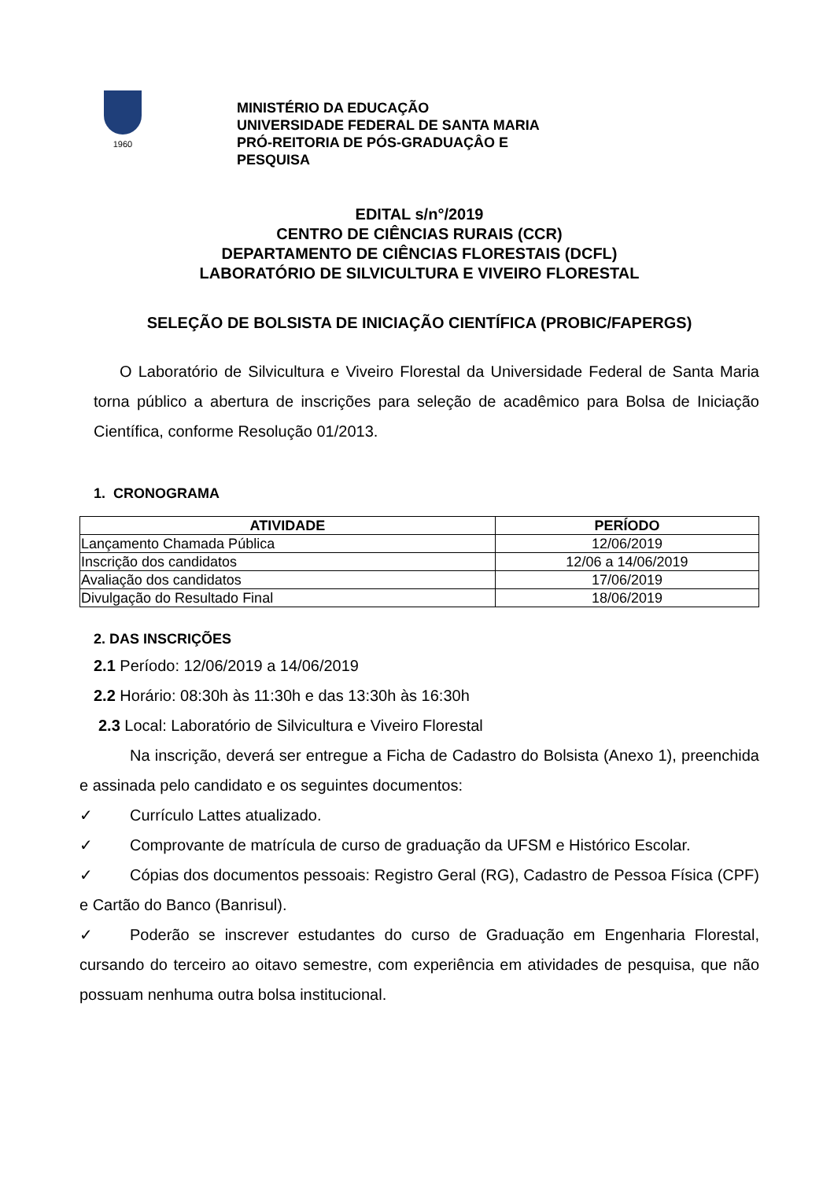1960
MINISTÉRIO DA EDUCAÇÃO
UNIVERSIDADE FEDERAL DE SANTA MARIA
PRÓ-REITORIA DE PÓS-GRADUAÇÂO E
PESQUISA
EDITAL s/n°/2019
CENTRO DE CIÊNCIAS RURAIS (CCR)
DEPARTAMENTO DE CIÊNCIAS FLORESTAIS (DCFL)
LABORATÓRIO DE SILVICULTURA E VIVEIRO FLORESTAL
SELEÇÃO DE BOLSISTA DE INICIAÇÃO CIENTÍFICA (PROBIC/FAPERGS)
O Laboratório de Silvicultura e Viveiro Florestal da Universidade Federal de Santa Maria torna público a abertura de inscrições para seleção de acadêmico para Bolsa de Iniciação Científica, conforme Resolução 01/2013.
1. CRONOGRAMA
| ATIVIDADE | PERÍODO |
| --- | --- |
| Lançamento Chamada Pública | 12/06/2019 |
| Inscrição dos candidatos | 12/06 a 14/06/2019 |
| Avaliação dos candidatos | 17/06/2019 |
| Divulgação do Resultado Final | 18/06/2019 |
2. DAS INSCRIÇÕES
2.1 Período: 12/06/2019 a 14/06/2019
2.2 Horário: 08:30h às 11:30h e das 13:30h às 16:30h
2.3 Local: Laboratório de Silvicultura e Viveiro Florestal
Na inscrição, deverá ser entregue a Ficha de Cadastro do Bolsista (Anexo 1), preenchida e assinada pelo candidato e os seguintes documentos:
✓ Currículo Lattes atualizado.
✓ Comprovante de matrícula de curso de graduação da UFSM e Histórico Escolar.
✓ Cópias dos documentos pessoais: Registro Geral (RG), Cadastro de Pessoa Física (CPF) e Cartão do Banco (Banrisul).
✓ Poderão se inscrever estudantes do curso de Graduação em Engenharia Florestal, cursando do terceiro ao oitavo semestre, com experiência em atividades de pesquisa, que não possuam nenhuma outra bolsa institucional.